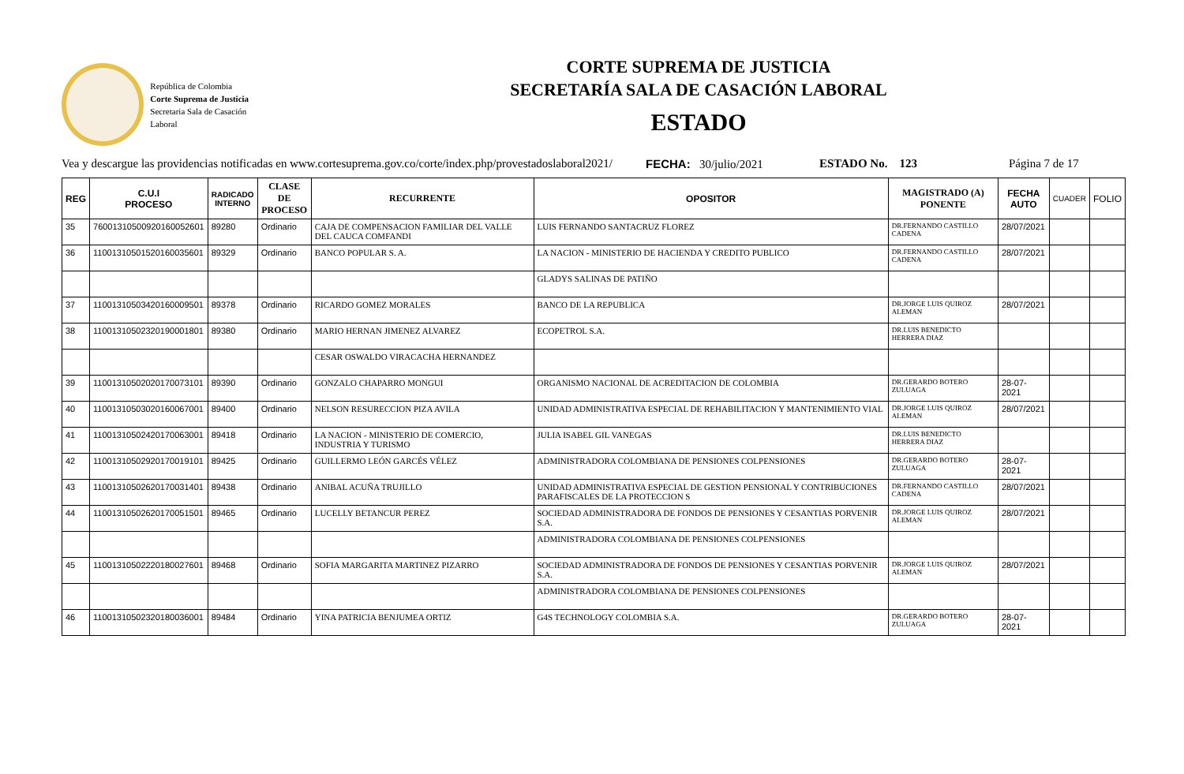República de Colombia
Corte Suprema de Justicia
Secretaria Sala de Casación Laboral
CORTE SUPREMA DE JUSTICIA
SECRETARÍA SALA DE CASACIÓN LABORAL
ESTADO
Vea y descargue las providencias notificadas en www.cortesuprema.gov.co/corte/index.php/provestadoslaboral2021/ FECHA: 30/julio/2021 ESTADO No. 123 Página 7 de 17
| REG | C.U.I PROCESO | RADICADO INTERNO | CLASE DE PROCESO | RECURRENTE | OPOSITOR | MAGISTRADO (A) PONENTE | FECHA AUTO | CUADER | FOLIO |
| --- | --- | --- | --- | --- | --- | --- | --- | --- | --- |
| 35 | 76001310500920160052601 | 89280 | Ordinario | CAJA DE COMPENSACION FAMILIAR DEL VALLE DEL CAUCA COMFANDI | LUIS FERNANDO SANTACRUZ FLOREZ | DR.FERNANDO CASTILLO CADENA | 28/07/2021 | | |
| 36 | 11001310501520160035601 | 89329 | Ordinario | BANCO POPULAR S. A. | LA NACION - MINISTERIO DE HACIENDA Y CREDITO PUBLICO | DR.FERNANDO CASTILLO CADENA | 28/07/2021 | | |
| | | | | | GLADYS SALINAS DE PATIÑO | | | | |
| 37 | 11001310503420160009501 | 89378 | Ordinario | RICARDO GOMEZ MORALES | BANCO DE LA REPUBLICA | DR.JORGE LUIS QUIROZ ALEMAN | 28/07/2021 | | |
| 38 | 11001310502320190001801 | 89380 | Ordinario | MARIO HERNAN JIMENEZ ALVAREZ | ECOPETROL S.A. | DR.LUIS BENEDICTO HERRERA DIAZ | | | |
| | | | | CESAR OSWALDO VIRACACHA HERNANDEZ | | | | | |
| 39 | 11001310502020170073101 | 89390 | Ordinario | GONZALO CHAPARRO MONGUI | ORGANISMO NACIONAL DE ACREDITACION DE COLOMBIA | DR.GERARDO BOTERO ZULUAGA | 28-07-2021 | | |
| 40 | 11001310503020160067001 | 89400 | Ordinario | NELSON RESURECCION PIZA AVILA | UNIDAD ADMINISTRATIVA ESPECIAL DE REHABILITACION Y MANTENIMIENTO VIAL | DR.JORGE LUIS QUIROZ ALEMAN | 28/07/2021 | | |
| 41 | 11001310502420170063001 | 89418 | Ordinario | LA NACION - MINISTERIO DE COMERCIO, INDUSTRIA Y TURISMO | JULIA ISABEL GIL VANEGAS | DR.LUIS BENEDICTO HERRERA DIAZ | | | |
| 42 | 11001310502920170019101 | 89425 | Ordinario | GUILLERMO LEÓN GARCÉS VÉLEZ | ADMINISTRADORA COLOMBIANA DE PENSIONES COLPENSIONES | DR.GERARDO BOTERO ZULUAGA | 28-07-2021 | | |
| 43 | 11001310502620170031401 | 89438 | Ordinario | ANIBAL ACUÑA TRUJILLO | UNIDAD ADMINISTRATIVA ESPECIAL DE GESTION PENSIONAL Y CONTRIBUCIONES PARAFISCALES DE LA PROTECCION S | DR.FERNANDO CASTILLO CADENA | 28/07/2021 | | |
| 44 | 11001310502620170051501 | 89465 | Ordinario | LUCELLY BETANCUR PEREZ | SOCIEDAD ADMINISTRADORA DE FONDOS DE PENSIONES Y CESANTIAS PORVENIR S.A. | DR.JORGE LUIS QUIROZ ALEMAN | 28/07/2021 | | |
| | | | | | ADMINISTRADORA COLOMBIANA DE PENSIONES COLPENSIONES | | | | |
| 45 | 11001310502220180027601 | 89468 | Ordinario | SOFIA MARGARITA MARTINEZ PIZARRO | SOCIEDAD ADMINISTRADORA DE FONDOS DE PENSIONES Y CESANTIAS PORVENIR S.A. | DR.JORGE LUIS QUIROZ ALEMAN | 28/07/2021 | | |
| | | | | | ADMINISTRADORA COLOMBIANA DE PENSIONES COLPENSIONES | | | | |
| 46 | 11001310502320180036001 | 89484 | Ordinario | YINA PATRICIA BENJUMEA ORTIZ | G4S TECHNOLOGY COLOMBIA S.A. | DR.GERARDO BOTERO ZULUAGA | 28-07-2021 | | |